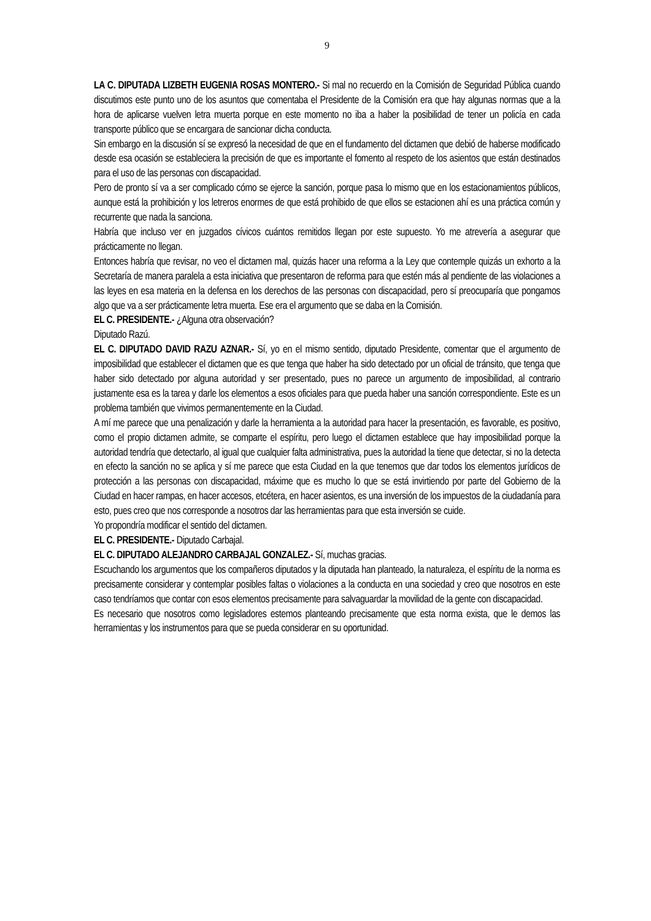9
LA C. DIPUTADA LIZBETH EUGENIA ROSAS MONTERO.- Si mal no recuerdo en la Comisión de Seguridad Pública cuando discutimos este punto uno de los asuntos que comentaba el Presidente de la Comisión era que hay algunas normas que a la hora de aplicarse vuelven letra muerta porque en este momento no iba a haber la posibilidad de tener un policía en cada transporte público que se encargara de sancionar dicha conducta.
Sin embargo en la discusión sí se expresó la necesidad de que en el fundamento del dictamen que debió de haberse modificado desde esa ocasión se estableciera la precisión de que es importante el fomento al respeto de los asientos que están destinados para el uso de las personas con discapacidad.
Pero de pronto sí va a ser complicado cómo se ejerce la sanción, porque pasa lo mismo que en los estacionamientos públicos, aunque está la prohibición y los letreros enormes de que está prohibido de que ellos se estacionen ahí es una práctica común y recurrente que nada la sanciona.
Habría que incluso ver en juzgados cívicos cuántos remitidos llegan por este supuesto. Yo me atrevería a asegurar que prácticamente no llegan.
Entonces habría que revisar, no veo el dictamen mal, quizás hacer una reforma a la Ley que contemple quizás un exhorto a la Secretaría de manera paralela a esta iniciativa que presentaron de reforma para que estén más al pendiente de las violaciones a las leyes en esa materia en la defensa en los derechos de las personas con discapacidad, pero sí preocuparía que pongamos algo que va a ser prácticamente letra muerta. Ese era el argumento que se daba en la Comisión.
EL C. PRESIDENTE.- ¿Alguna otra observación?
Diputado Razú.
EL C. DIPUTADO DAVID RAZU AZNAR.- Sí, yo en el mismo sentido, diputado Presidente, comentar que el argumento de imposibilidad que establecer el dictamen que es que tenga que haber ha sido detectado por un oficial de tránsito, que tenga que haber sido detectado por alguna autoridad y ser presentado, pues no parece un argumento de imposibilidad, al contrario justamente esa es la tarea y darle los elementos a esos oficiales para que pueda haber una sanción correspondiente. Este es un problema también que vivimos permanentemente en la Ciudad.
A mí me parece que una penalización y darle la herramienta a la autoridad para hacer la presentación, es favorable, es positivo, como el propio dictamen admite, se comparte el espíritu, pero luego el dictamen establece que hay imposibilidad porque la autoridad tendría que detectarlo, al igual que cualquier falta administrativa, pues la autoridad la tiene que detectar, si no la detecta en efecto la sanción no se aplica y sí me parece que esta Ciudad en la que tenemos que dar todos los elementos jurídicos de protección a las personas con discapacidad, máxime que es mucho lo que se está invirtiendo por parte del Gobierno de la Ciudad en hacer rampas, en hacer accesos, etcétera, en hacer asientos, es una inversión de los impuestos de la ciudadanía para esto, pues creo que nos corresponde a nosotros dar las herramientas para que esta inversión se cuide.
Yo propondría modificar el sentido del dictamen.
EL C. PRESIDENTE.- Diputado Carbajal.
EL C. DIPUTADO ALEJANDRO CARBAJAL GONZALEZ.- Sí, muchas gracias.
Escuchando los argumentos que los compañeros diputados y la diputada han planteado, la naturaleza, el espíritu de la norma es precisamente considerar y contemplar posibles faltas o violaciones a la conducta en una sociedad y creo que nosotros en este caso tendríamos que contar con esos elementos precisamente para salvaguardar la movilidad de la gente con discapacidad.
Es necesario que nosotros como legisladores estemos planteando precisamente que esta norma exista, que le demos las herramientas y los instrumentos para que se pueda considerar en su oportunidad.